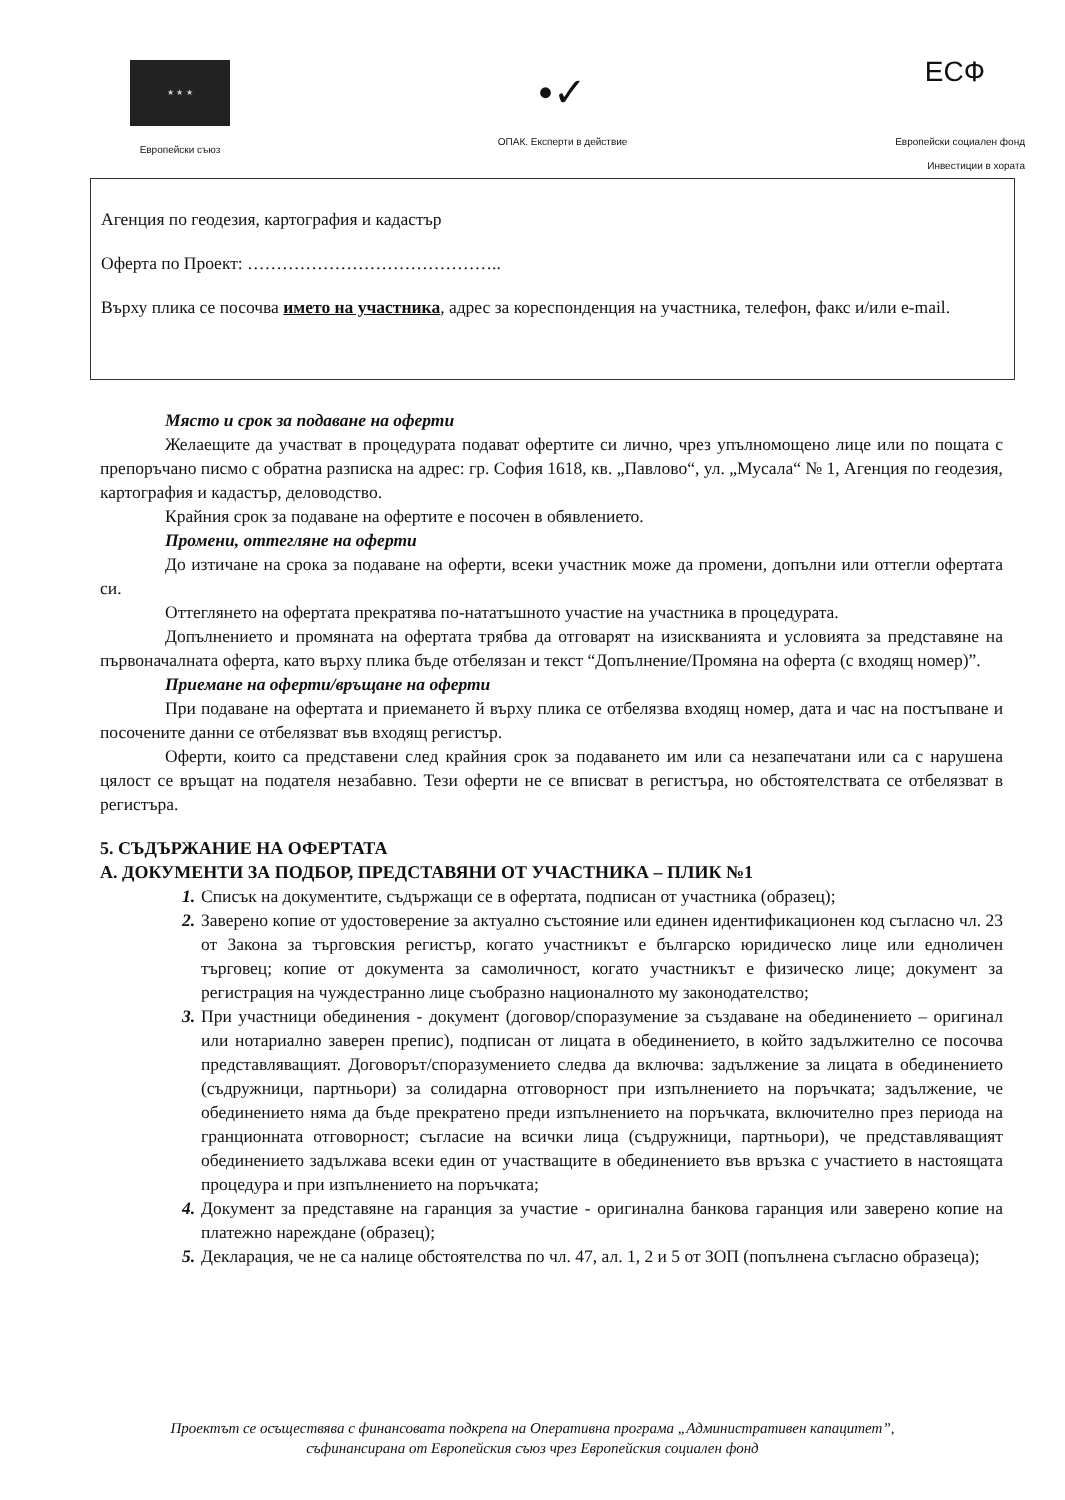★ ★ ★
Европейски съюз
•✓
ОПАК. Експерти в действие
ЕСФ
Европейски социален фонд
Инвестиции в хората
Агенция по геодезия, картография и кадастър
Оферта по Проект: ……………………………………..
Върху плика се посочва името на участника, адрес за кореспонденция на участника, телефон, факс и/или e-mail.
Място и срок за подаване на оферти
Желаещите да участват в процедурата подават офертите си лично, чрез упълномощено лице или по пощата с препоръчано писмо с обратна разписка на адрес: гр. София 1618, кв. „Павлово“, ул. „Мусала“ № 1, Агенция по геодезия, картография и кадастър, деловодство.
Крайния срок за подаване на офертите е посочен в обявлението.
Промени, оттегляне на оферти
До изтичане на срока за подаване на оферти, всеки участник може да промени, допълни или оттегли офертата си.
Оттеглянето на офертата прекратява по-нататъшното участие на участника в процедурата.
Допълнението и промяната на офертата трябва да отговарят на изискванията и условията за представяне на първоначалната оферта, като върху плика бъде отбелязан и текст “Допълнение/Промяна на оферта (с входящ номер)”.
Приемане на оферти/връщане на оферти
При подаване на офертата и приемането й върху плика се отбелязва входящ номер, дата и час на постъпване и посочените данни се отбелязват във входящ регистър.
Оферти, които са представени след крайния срок за подаването им или са незапечатани или са с нарушена цялост се връщат на подателя незабавно. Тези оферти не се вписват в регистъра, но обстоятелствата се отбелязват в регистъра.
5. СЪДЪРЖАНИЕ НА ОФЕРТАТА
А. ДОКУМЕНТИ ЗА ПОДБОР, ПРЕДСТАВЯНИ ОТ УЧАСТНИКА – ПЛИК №1
1. Списък на документите, съдържащи се в офертата, подписан от участника (образец);
2. Заверено копие от удостоверение за актуално състояние или единен идентификационен код съгласно чл. 23 от Закона за търговския регистър, когато участникът е българско юридическо лице или едноличен търговец; копие от документа за самоличност, когато участникът е физическо лице; документ за регистрация на чуждестранно лице съобразно националното му законодателство;
3. При участници обединения - документ (договор/споразумение за създаване на обединението – оригинал или нотариално заверен препис), подписан от лицата в обединението, в който задължително се посочва представляващият. Договорът/споразумението следва да включва: задължение за лицата в обединението (съдружници, партньори) за солидарна отговорност при изпълнението на поръчката; задължение, че обединението няма да бъде прекратено преди изпълнението на поръчката, включително през периода на гранционната отговорност; съгласие на всички лица (съдружници, партньори), че представляващият обединението задължава всеки един от участващите в обединението във връзка с участието в настоящата процедура и при изпълнението на поръчката;
4. Документ за представяне на гаранция за участие - оригинална банкова гаранция или заверено копие на платежно нареждане (образец);
5. Декларация, че не са налице обстоятелства по чл. 47, ал. 1, 2 и 5 от ЗОП (попълнена съгласно образеца);
Проектът се осъществява с финансовата подкрепа на Оперативна програма „Административен капацитет”,
съфинансирана от Европейския съюз чрез Европейския социален фонд